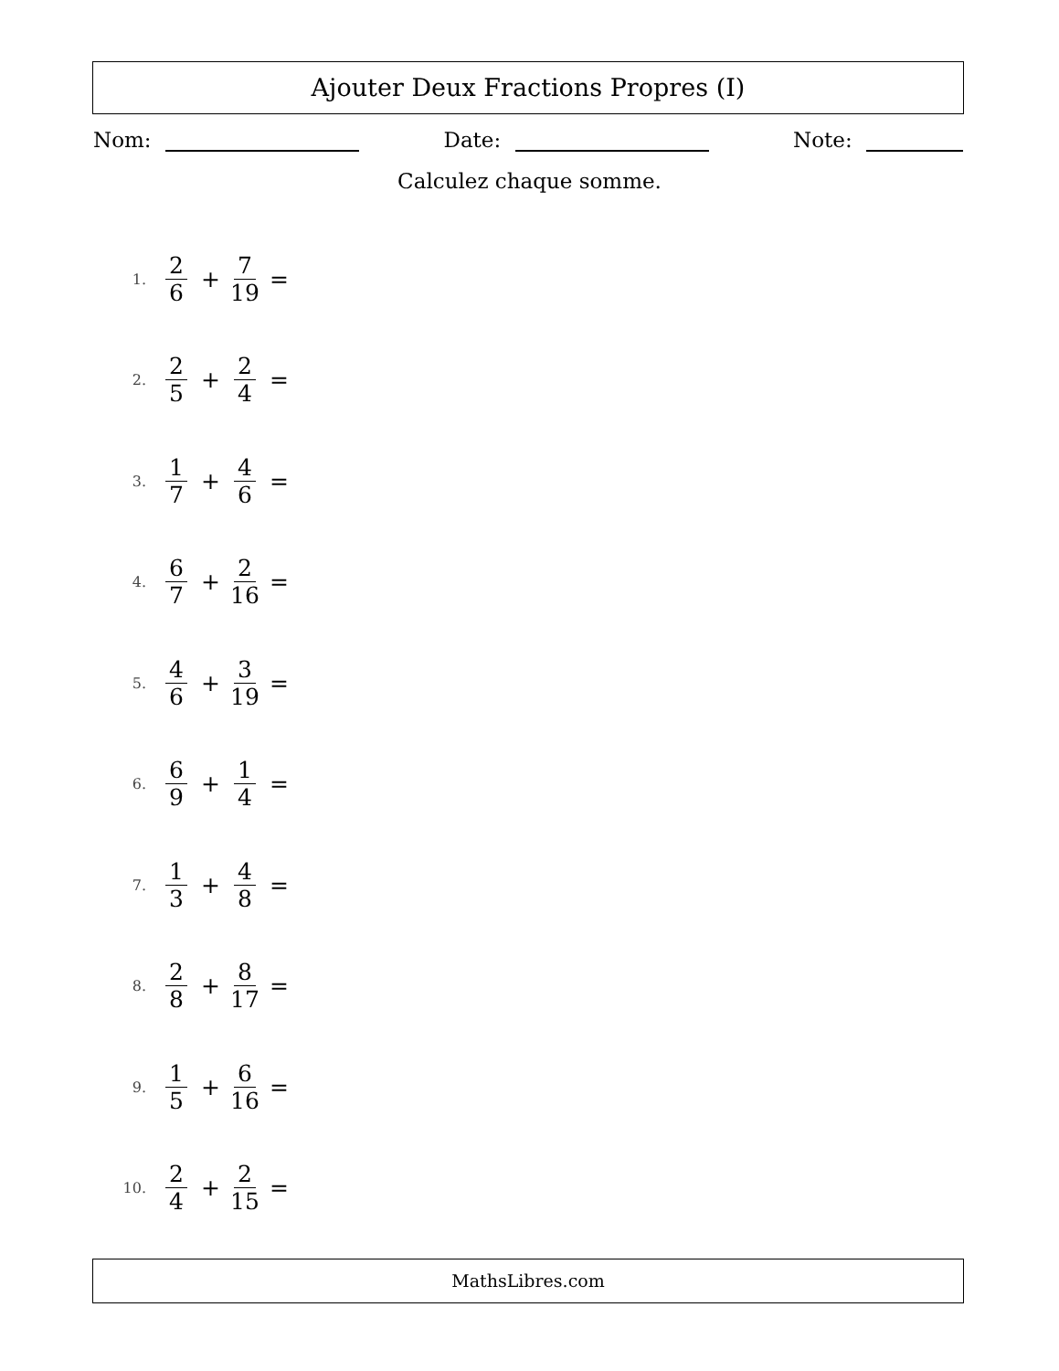Ajouter Deux Fractions Propres (I)
Nom: Date: Note:
Calculez chaque somme.
1. 2 6 + 7 19 =
2. 2 5 + 2 4 =
3. 1 7 + 4 6 =
4. 6 7 + 2 16 =
5. 4 6 + 3 19 =
6. 6 9 + 1 4 =
7. 1 3 + 4 8 =
8. 2 8 + 8 17 =
9. 1 5 + 6 16 =
10. 2 4 + 2 15 =
MathsLibres.com